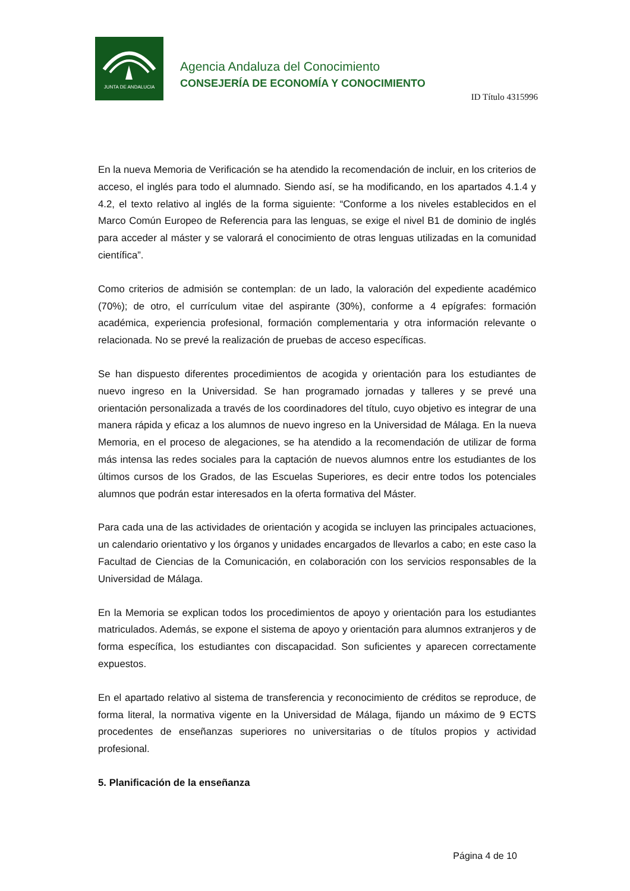JUNTA DE ANDALUCIA
Agencia Andaluza del Conocimiento
CONSEJERÍA DE ECONOMÍA Y CONOCIMIENTO
ID Título 4315996
En la nueva Memoria de Verificación se ha atendido la recomendación de incluir, en los criterios de acceso, el inglés para todo el alumnado. Siendo así, se ha modificando, en los apartados 4.1.4 y 4.2, el texto relativo al inglés de la forma siguiente: “Conforme a los niveles establecidos en el Marco Común Europeo de Referencia para las lenguas, se exige el nivel B1 de dominio de inglés para acceder al máster y se valorará el conocimiento de otras lenguas utilizadas en la comunidad científica”.
Como criterios de admisión se contemplan: de un lado, la valoración del expediente académico (70%); de otro, el currículum vitae del aspirante (30%), conforme a 4 epígrafes: formación académica, experiencia profesional, formación complementaria y otra información relevante o relacionada. No se prevé la realización de pruebas de acceso específicas.
Se han dispuesto diferentes procedimientos de acogida y orientación para los estudiantes de nuevo ingreso en la Universidad. Se han programado jornadas y talleres y se prevé una orientación personalizada a través de los coordinadores del título, cuyo objetivo es integrar de una manera rápida y eficaz a los alumnos de nuevo ingreso en la Universidad de Málaga. En la nueva Memoria, en el proceso de alegaciones, se ha atendido a la recomendación de utilizar de forma más intensa las redes sociales para la captación de nuevos alumnos entre los estudiantes de los últimos cursos de los Grados, de las Escuelas Superiores, es decir entre todos los potenciales alumnos que podrán estar interesados en la oferta formativa del Máster.
Para cada una de las actividades de orientación y acogida se incluyen las principales actuaciones, un calendario orientativo y los órganos y unidades encargados de llevarlos a cabo; en este caso la Facultad de Ciencias de la Comunicación, en colaboración con los servicios responsables de la Universidad de Málaga.
En la Memoria se explican todos los procedimientos de apoyo y orientación para los estudiantes matriculados. Además, se expone el sistema de apoyo y orientación para alumnos extranjeros y de forma específica, los estudiantes con discapacidad. Son suficientes y aparecen correctamente expuestos.
En el apartado relativo al sistema de transferencia y reconocimiento de créditos se reproduce, de forma literal, la normativa vigente en la Universidad de Málaga, fijando un máximo de 9 ECTS procedentes de enseñanzas superiores no universitarias o de títulos propios y actividad profesional.
5. Planificación de la enseñanza
Página 4 de 10